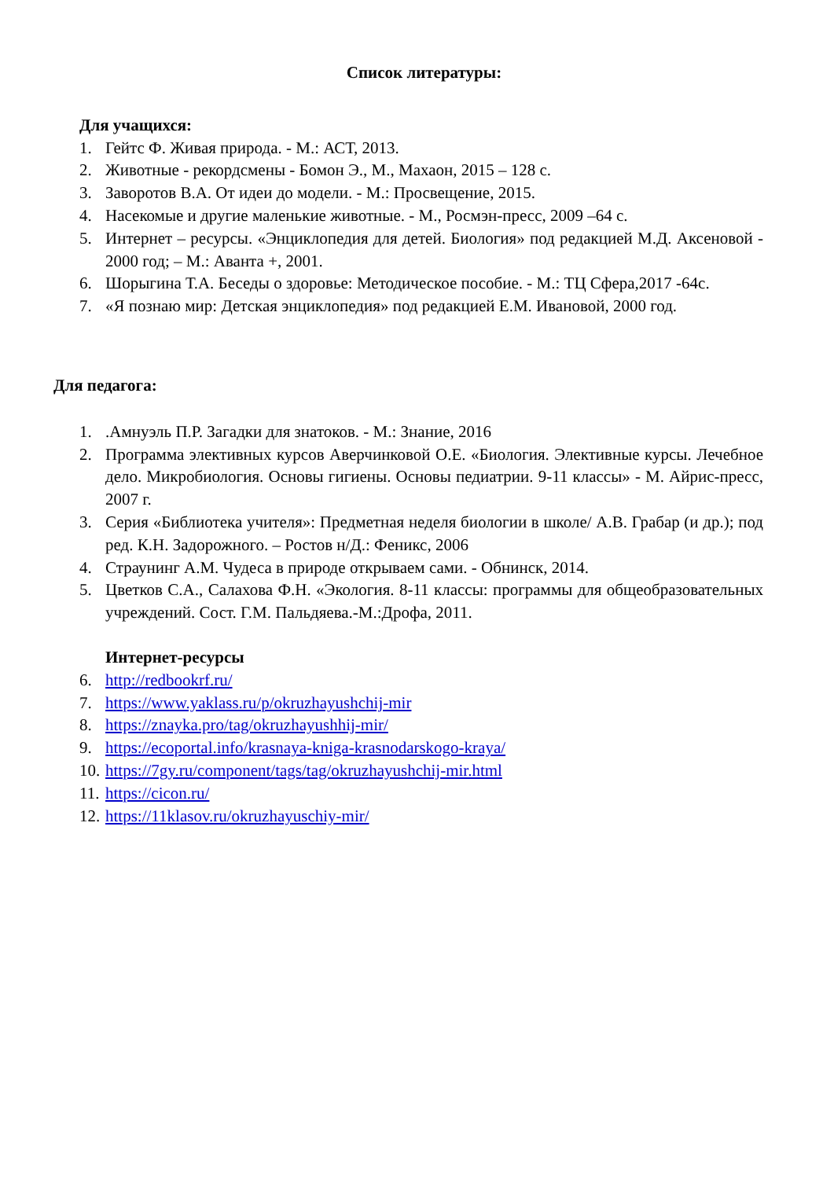Список литературы:
Для учащихся:
1. Гейтс Ф. Живая природа. - М.: АСТ, 2013.
2. Животные - рекордсмены - Бомон Э., М., Махаон, 2015 – 128 с.
3. Заворотов В.А. От идеи до модели. - М.: Просвещение, 2015.
4. Насекомые и другие маленькие животные. - М., Росмэн-пресс, 2009 –64 с.
5. Интернет – ресурсы. «Энциклопедия для детей. Биология» под редакцией М.Д. Аксеновой - 2000 год; – М.: Аванта +, 2001.
6. Шорыгина Т.А. Беседы о здоровье: Методическое пособие. - М.: ТЦ Сфера,2017 -64с.
7. «Я познаю мир: Детская энциклопедия» под редакцией Е.М. Ивановой, 2000 год.
Для педагога:
1..Амнуэль П.Р. Загадки для знатоков. - М.: Знание, 2016
2. Программа элективных курсов Аверчинковой О.Е. «Биология. Элективные курсы. Лечебное дело. Микробиология. Основы гигиены. Основы педиатрии. 9-11 классы» - М. Айрис-пресс, 2007 г.
3. Серия «Библиотека учителя»: Предметная неделя биологии в школе/ А.В. Грабар (и др.); под ред. К.Н. Задорожного. – Ростов н/Д.: Феникс, 2006
4. Страунинг А.М. Чудеса в природе открываем сами. - Обнинск, 2014.
5. Цветков С.А., Салахова Ф.Н. «Экология. 8-11 классы: программы для общеобразовательных учреждений. Сост. Г.М. Пальдяева.-М.:Дрофа, 2011.
Интернет-ресурсы
6. http://redbookrf.ru/
7. https://www.yaklass.ru/p/okruzhayushchij-mir
8. https://znayka.pro/tag/okruzhayushhij-mir/
9. https://ecoportal.info/krasnaya-kniga-krasnodarskogo-kraya/
10. https://7gy.ru/component/tags/tag/okruzhayushchij-mir.html
11. https://cicon.ru/
12. https://11klasov.ru/okruzhayuschiy-mir/